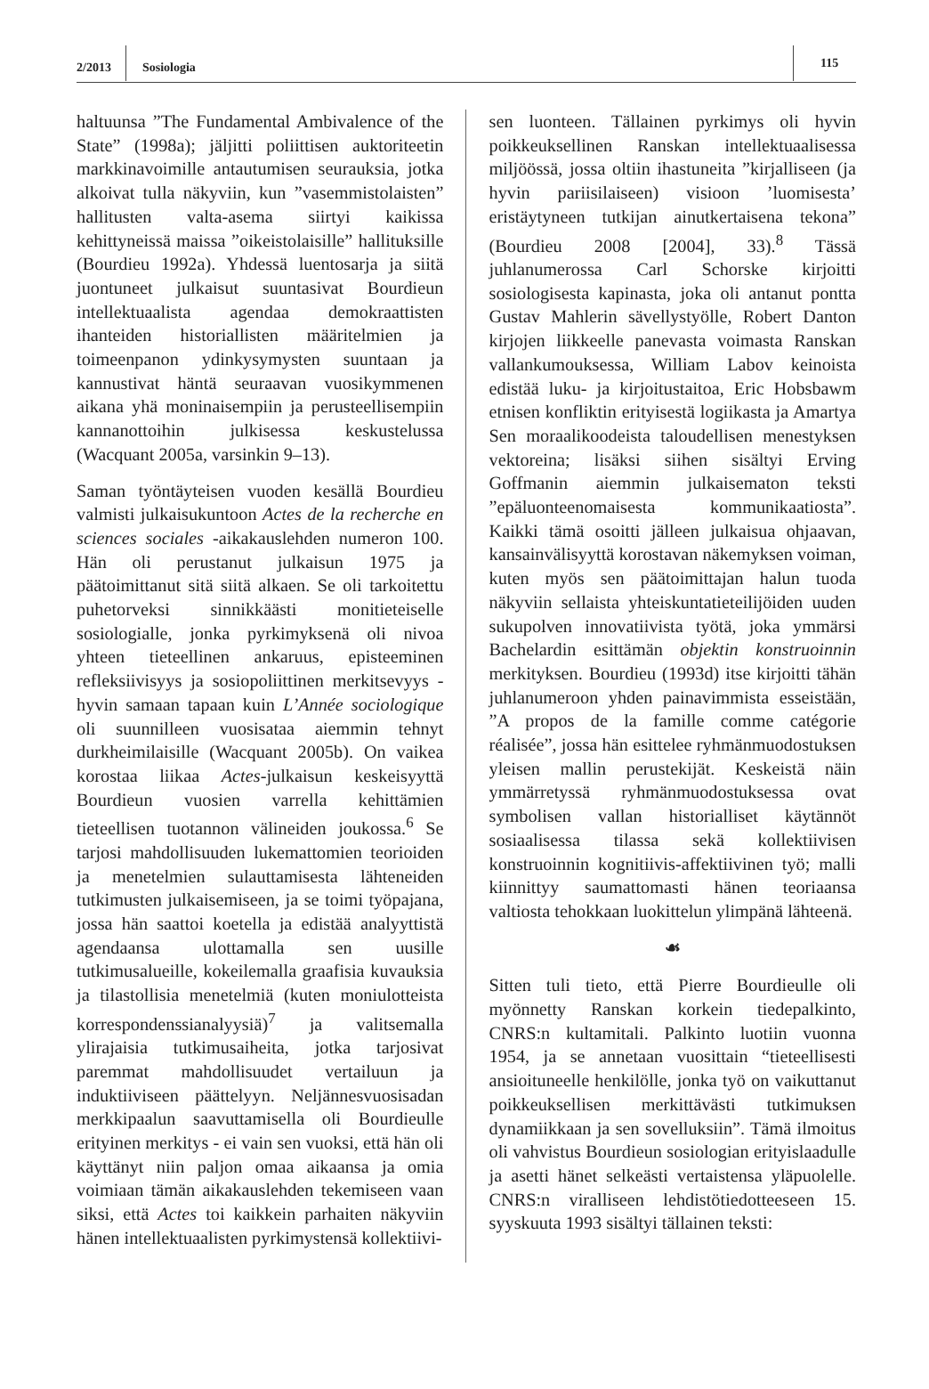2/2013 Sosiologia
115
haltuunsa ”The Fundamental Ambivalence of the State” (1998a); jäljitti poliittisen auktoriteetin markkinavoimille antautumisen seurauksia, jotka alkoivat tulla näkyviin, kun ”vasemmistolaisten” hallitusten valta-asema siirtyi kaikissa kehittyneissä maissa ”oikeistolaisille” hallituksille (Bourdieu 1992a). Yhdessä luentosarja ja siitä juontuneet julkaisut suuntasivat Bourdieun intellektuaalista agendaa demokraattisten ihanteiden historiallisten määritelmien ja toimeenpanon ydinkysymysten suuntaan ja kannustivat häntä seuraavan vuosikymmenen aikana yhä moninaisempiin ja perusteellisempiin kannanottoihin julkisessa keskustelussa (Wacquant 2005a, varsinkin 9–13).
Saman työntäyteisen vuoden kesällä Bourdieu valmisti julkaisukuntoon Actes de la recherche en sciences sociales -aikakauslehden numeron 100. Hän oli perustanut julkaisun 1975 ja päätoimittanut sitä siitä alkaen. Se oli tarkoitettu puhetorveksi sinnikkäästi monitieteiselle sosiologialle, jonka pyrkimyksenä oli nivoa yhteen tieteellinen ankaruus, episteeminen refleksiivisyys ja sosiopoliittinen merkitsevyys - hyvin samaan tapaan kuin L’Année sociologique oli suunnilleen vuosisataa aiemmin tehnyt durkheimilaisille (Wacquant 2005b). On vaikea korostaa liikaa Actes-julkaisun keskeisyyttä Bourdieun vuosien varrella kehittämien tieteellisen tuotannon välineiden joukossa.<sup>6</sup> Se tarjosi mahdollisuuden lukemattomien teorioiden ja menetelmien sulauttamisesta lähteneiden tutkimusten julkaisemiseen, ja se toimi työpajana, jossa hän saattoi koetella ja edistää analyyttistä agendaansa ulottamalla sen uusille tutkimusalueille, kokeilemalla graafisia kuvauksia ja tilastollisia menetelmiä (kuten moniulotteista korrespondenssianalyysiä)<sup>7</sup> ja valitsemalla ylirajaisia tutkimusaiheita, jotka tarjosivat paremmat mahdollisuudet vertailuun ja induktiiviseen päättelyyn. Neljännesvuosisadan merkkipaalun saavuttamisella oli Bourdieulle erityinen merkitys - ei vain sen vuoksi, että hän oli käyttänyt niin paljon omaa aikaansa ja omia voimiaan tämän aikakauslehden tekemiseen vaan siksi, että Actes toi kaikkein parhaiten näkyviin hänen intellektuaalisten pyrkimystensä kollektiivi-
sen luonteen. Tällainen pyrkimys oli hyvin poikkeuksellinen Ranskan intellektuaalisessa miljöössä, jossa oltiin ihastuneita ”kirjalliseen (ja hyvin pariisilaiseen) visioon ’luomisesta’ eristäytyneen tutkijan ainutkertaisena tekona” (Bourdieu 2008 [2004], 33).<sup>8</sup> Tässä juhlanumerossa Carl Schorske kirjoitti sosiologisesta kapinasta, joka oli antanut pontta Gustav Mahlerin sävellystyölle, Robert Danton kirjojen liikkeelle panevasta voimasta Ranskan vallankumouksessa, William Labov keinoista edistää luku- ja kirjoitustaitoa, Eric Hobsbawm etnisen konfliktin erityisestä logiikasta ja Amartya Sen moraalikoodeista taloudellisen menestyksen vektoreina; lisäksi siihen sisältyi Erving Goffmanin aiemmin julkaisematon teksti ”epäluonteenomaisesta kommunikaatiosta”. Kaikki tämä osoitti jälleen julkaisua ohjaavan, kansainvälisyyttä korostavan näkemyksen voiman, kuten myös sen päätoimittajan halun tuoda näkyviin sellaista yhteiskuntatieteilijöiden uuden sukupolven innovatiivista työtä, joka ymmärsi Bachelardin esittämän objektin konstruoinnin merkityksen. Bourdieu (1993d) itse kirjoitti tähän juhlanumeroon yhden painavimmista esseistään, ”A propos de la famille comme catégorie réalisée”, jossa hän esittelee ryhmänmuodostuksen yleisen mallin perustekijät. Keskeistä näin ymmärretyssä ryhmänmuodostuksessa ovat symbolisen vallan historialliset käytännöt sosiaalisessa tilassa sekä kollektiivisen konstruoinnin kognitiivis-affektiivinen työ; malli kiinnittyy saumattomasti hänen teoriaansa valtiosta tehokkaan luokittelun ylimpänä lähteenä.
☙
Sitten tuli tieto, että Pierre Bourdieulle oli myönnetty Ranskan korkein tiedepalkinto, CNRS:n kultamitali. Palkinto luotiin vuonna 1954, ja se annetaan vuosittain “tieteellisesti ansioituneelle henkilölle, jonka työ on vaikuttanut poikkeuksellisen merkittävästi tutkimuksen dynamiikkaan ja sen sovelluksiin”. Tämä ilmoitus oli vahvistus Bourdieun sosiologian erityislaadulle ja asetti hänet selkeästi vertaistensa yläpuolelle. CNRS:n viralliseen lehdistötiedotteeseen 15. syyskuuta 1993 sisältyi tällainen teksti: